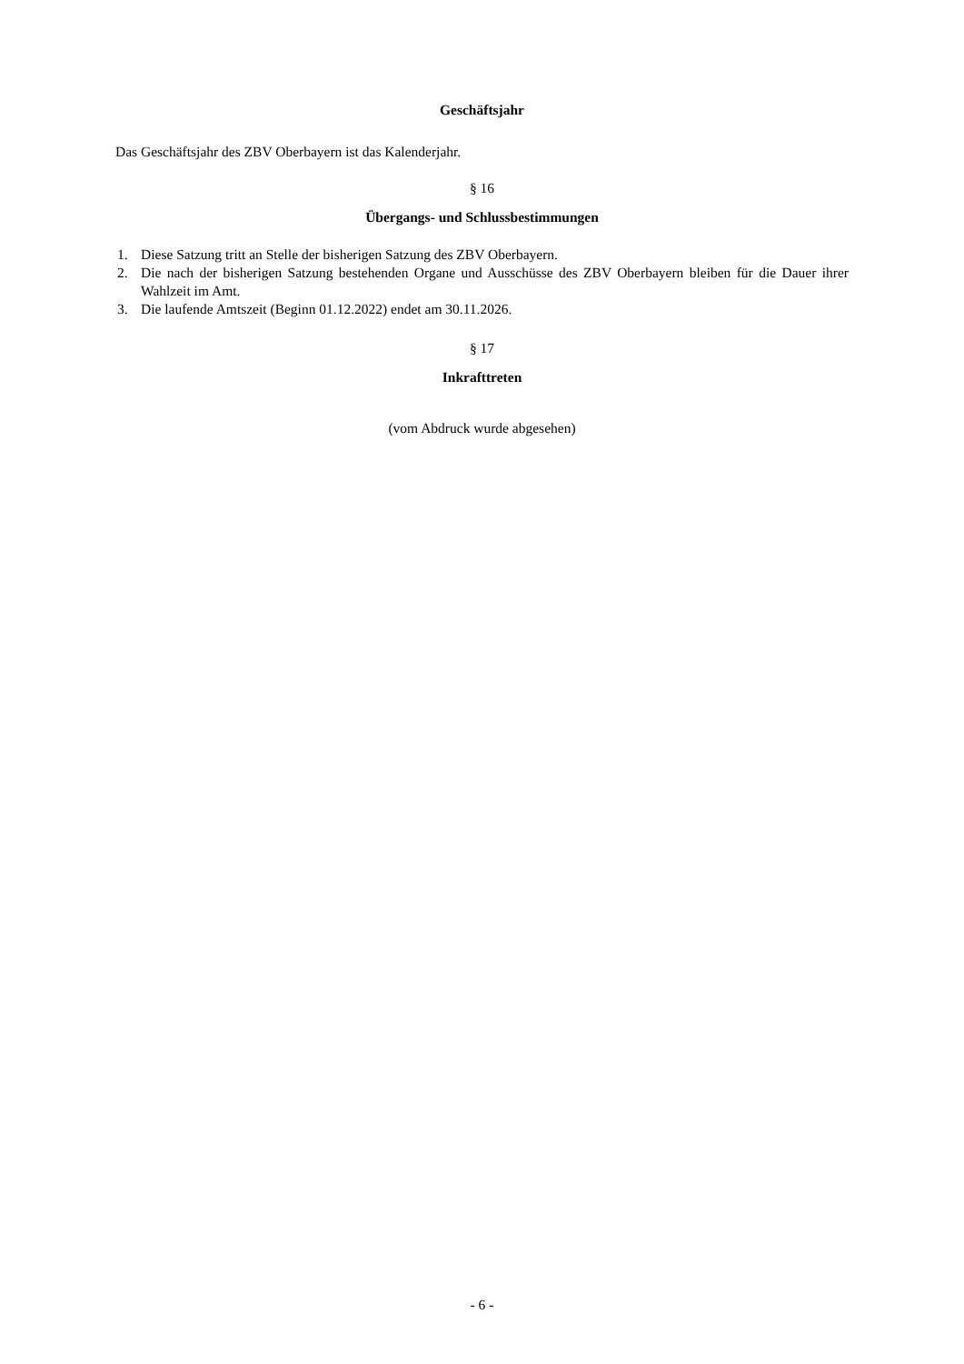Geschäftsjahr
Das Geschäftsjahr des ZBV Oberbayern ist das Kalenderjahr.
§ 16
Übergangs- und Schlussbestimmungen
1. Diese Satzung tritt an Stelle der bisherigen Satzung des ZBV Oberbayern.
2. Die nach der bisherigen Satzung bestehenden Organe und Ausschüsse des ZBV Oberbayern bleiben für die Dauer ihrer Wahlzeit im Amt.
3. Die laufende Amtszeit (Beginn 01.12.2022) endet am 30.11.2026.
§ 17
Inkrafttreten
(vom Abdruck wurde abgesehen)
- 6 -